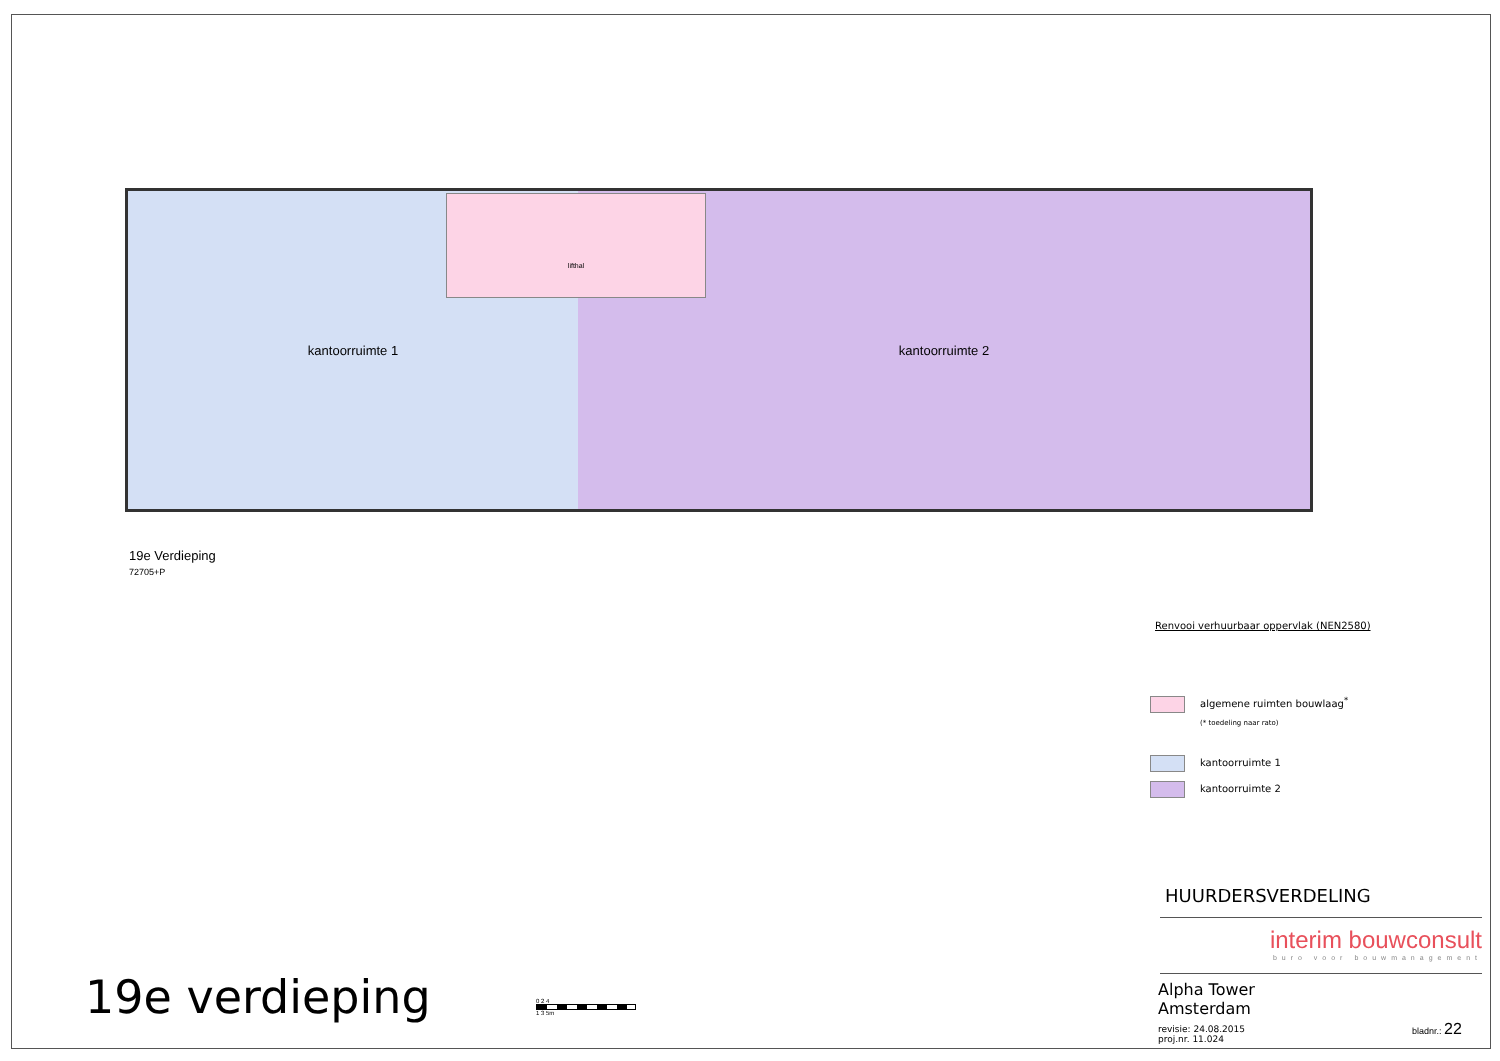kantoorruimte 1 kantoorruimte 2
lifthal
19e Verdieping
72705+P
Renvooi verhuurbaar oppervlak (NEN2580)
algemene ruimten bouwlaag<sup>*</sup>
(* toedeling naar rato)
kantoorruimte 1
kantoorruimte 2
HUURDERSVERDELING
interim bouwconsult
buro voor bouwmanagement
Alpha Tower
Amsterdam
revisie: 24.08.2015
proj.nr. 11.024
bladnr.: 22
19e verdieping
0 2 4
1 3 5m